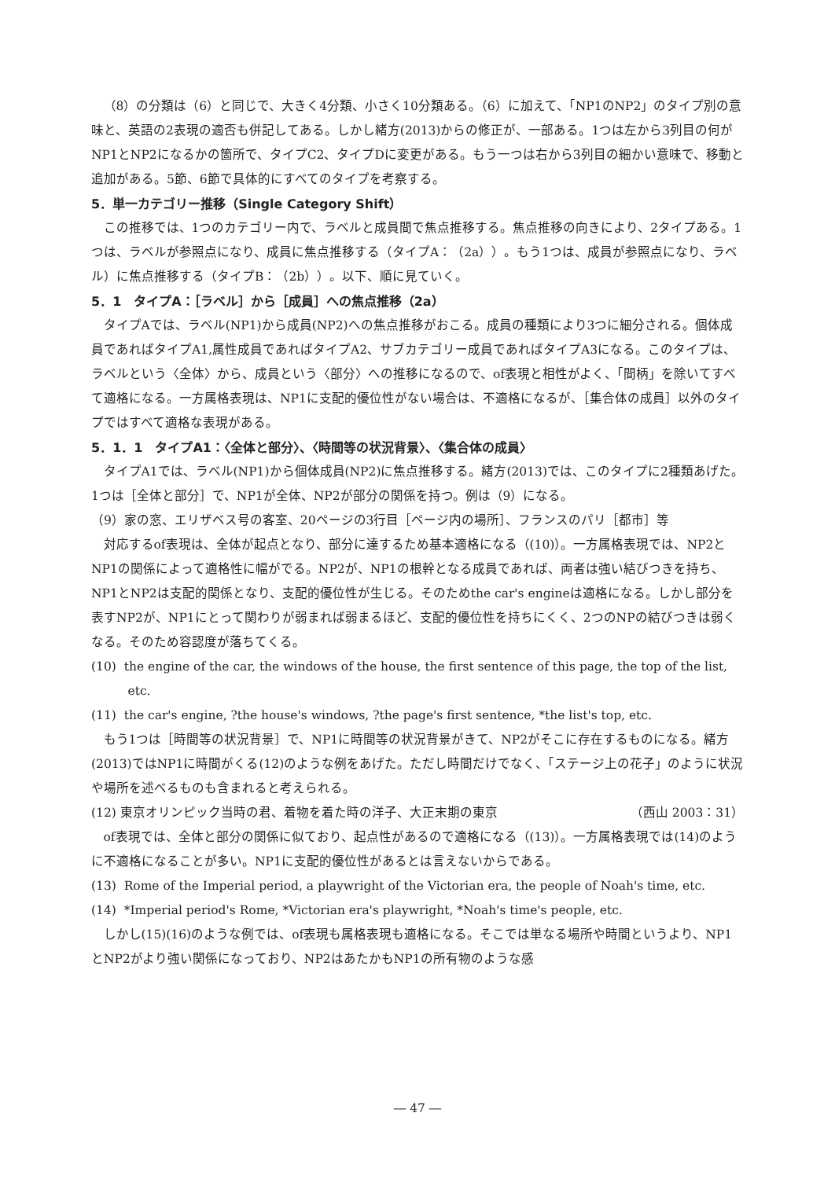（8）の分類は（6）と同じで、大きく4分類、小さく10分類ある。（6）に加えて、「NP1のNP2」のタイプ別の意味と、英語の2表現の適否も併記してある。しかし緒方(2013)からの修正が、一部ある。1つは左から3列目の何がNP1とNP2になるかの箇所で、タイプC2、タイプDに変更がある。もう一つは右から3列目の細かい意味で、移動と追加がある。5節、6節で具体的にすべてのタイプを考察する。
5．単一カテゴリー推移（Single Category Shift）
この推移では、1つのカテゴリー内で、ラベルと成員間で焦点推移する。焦点推移の向きにより、2タイプある。1つは、ラベルが参照点になり、成員に焦点推移する（タイプA：（2a））。もう1つは、成員が参照点になり、ラベル）に焦点推移する（タイプB：（2b））。以下、順に見ていく。
5．1　タイプA：［ラベル］から［成員］への焦点推移（2a）
タイプAでは、ラベル(NP1)から成員(NP2)への焦点推移がおこる。成員の種類により3つに細分される。個体成員であればタイプA1,属性成員であればタイプA2、サブカテゴリー成員であればタイプA3になる。このタイプは、ラベルという〈全体〉から、成員という〈部分〉への推移になるので、of表現と相性がよく、「間柄」を除いてすべて適格になる。一方属格表現は、NP1に支配的優位性がない場合は、不適格になるが、［集合体の成員］以外のタイプではすべて適格な表現がある。
5．1．1　タイプA1：〈全体と部分〉、〈時間等の状況背景〉、〈集合体の成員〉
タイプA1では、ラベル(NP1)から個体成員(NP2)に焦点推移する。緒方(2013)では、このタイプに2種類あげた。1つは［全体と部分］で、NP1が全体、NP2が部分の関係を持つ。例は（9）になる。
（9）家の窓、エリザベス号の客室、20ページの3行目［ページ内の場所］、フランスのパリ［都市］等
対応するof表現は、全体が起点となり、部分に達するため基本適格になる（(10)）。一方属格表現では、NP2とNP1の関係によって適格性に幅がでる。NP2が、NP1の根幹となる成員であれば、両者は強い結びつきを持ち、NP1とNP2は支配的関係となり、支配的優位性が生じる。そのためthe car's engineは適格になる。しかし部分を表すNP2が、NP1にとって関わりが弱まれば弱まるほど、支配的優位性を持ちにくく、2つのNPの結びつきは弱くなる。そのため容認度が落ちてくる。
(10) the engine of the car, the windows of the house, the first sentence of this page, the top of the list, etc.
(11) the car's engine, ?the house's windows, ?the page's first sentence, *the list's top, etc.
もう1つは［時間等の状況背景］で、NP1に時間等の状況背景がきて、NP2がそこに存在するものになる。緒方(2013)ではNP1に時間がくる(12)のような例をあげた。ただし時間だけでなく、「ステージ上の花子」のように状況や場所を述べるものも含まれると考えられる。
(12) 東京オリンピック当時の君、着物を着た時の洋子、大正末期の東京 （西山 2003：31）
of表現では、全体と部分の関係に似ており、起点性があるので適格になる（(13)）。一方属格表現では(14)のように不適格になることが多い。NP1に支配的優位性があるとは言えないからである。
(13) Rome of the Imperial period, a playwright of the Victorian era, the people of Noah's time, etc.
(14) *Imperial period's Rome, *Victorian era's playwright, *Noah's time's people, etc.
しかし(15)(16)のような例では、of表現も属格表現も適格になる。そこでは単なる場所や時間というより、NP1とNP2がより強い関係になっており、NP2はあたかもNP1の所有物のような感
― 47 ―